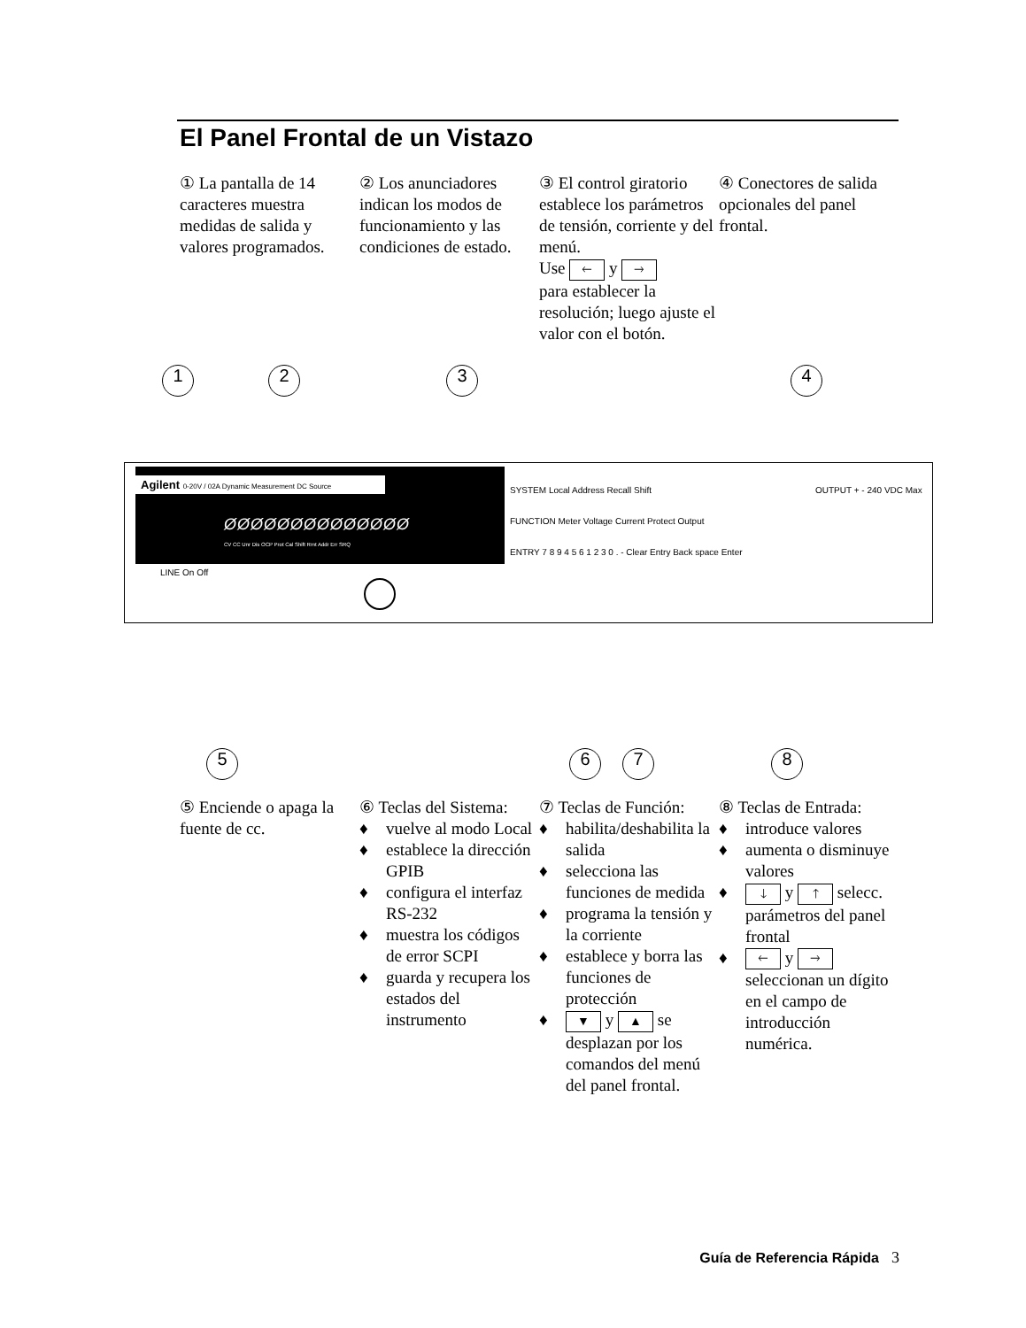El Panel Frontal de un Vistazo
① La pantalla de 14 caracteres muestra medidas de salida y valores programados.
② Los anunciadores indican los modos de funcionamiento y las condiciones de estado.
③ El control giratorio establece los parámetros de tensión, corriente y del menú.
Use 🡐 y 🡒
para establecer la resolución; luego ajuste el valor con el botón.
④ Conectores de salida opcionales del panel frontal.
1 2 3 4
Agilent 0-20V / 02A Dynamic Measurement DC Source
ØØØØØØØØØØØØØØ
CV CC Unr Dis OCP Prot Cal Shift Rmt Addr Err SRQ
LINE On Off
SYSTEM Local Address Recall Shift
FUNCTION Meter Voltage Current Protect Output
ENTRY 7 8 9 4 5 6 1 2 3 0 . - Clear Entry Back space Enter
OUTPUT + - 240 VDC Max
5 6 7 8
⑤ Enciende o apaga la fuente de cc.
⑥ Teclas del Sistema:
♦ vuelve al modo Local
♦ establece la dirección GPIB
♦ configura el interfaz RS-232
♦ muestra los códigos de error SCPI
♦ guarda y recupera los estados del instrumento
⑦ Teclas de Función:
♦ habilita/deshabilita la salida
♦ selecciona las funciones de medida
♦ programa la tensión y la corriente
♦ establece y borra las funciones de protección
♦ ▼ y ▲ se desplazan por los comandos del menú del panel frontal.
⑧ Teclas de Entrada:
♦ introduce valores
♦ aumenta o disminuye valores
♦ 🡓 y 🡑 selecc. parámetros del panel frontal
♦ 🡐 y 🡒 seleccionan un dígito en el campo de introducción numérica.
Guía de Referencia Rápida 3